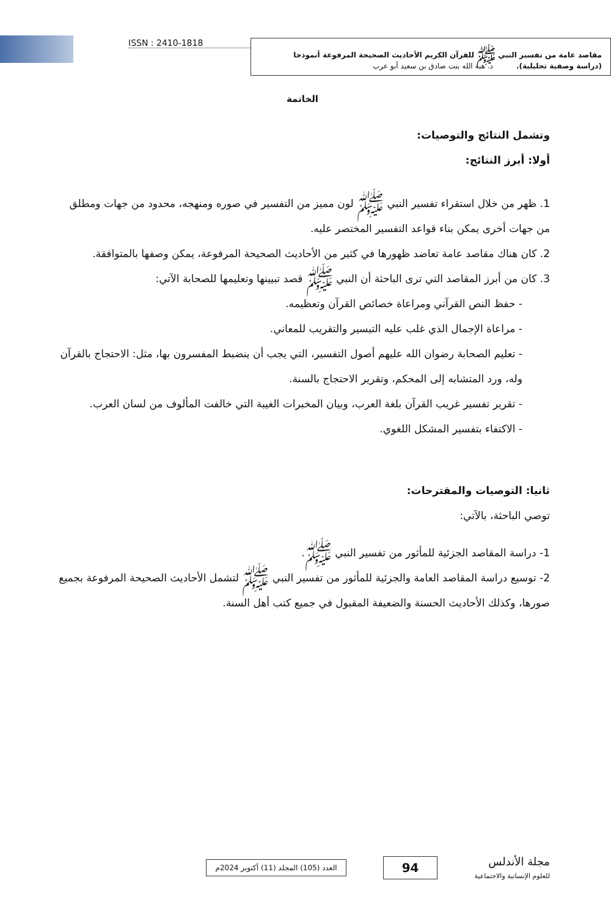مقاصد عامة من تفسير النبي ﷺ للقرآن الكريم الأحاديث الصحيحة المرفوعة أنموذجا
(دراسة وصفية تحليلية). د. هبة الله بنت صادق بن سعيد أبو عرب
ISSN : 2410-1818
الخاتمة
وتشمل النتائج والتوصيات:
أولا: أبرز النتائج:
1. ظهر من خلال استقراء تفسير النبي ﷺ لون مميز من التفسير في صوره ومنهجه، محدود من جهات ومطلق من جهات أخرى يمكن بناء قواعد التفسير المختصر عليه.
2. كان هناك مقاصد عامة تعاضد ظهورها في كثير من الأحاديث الصحيحة المرفوعة، يمكن وصفها بالمتوافقة.
3. كان من أبرز المقاصد التي ترى الباحثة أن النبي ﷺ قصد تبيينها وتعليمها للصحابة الآتي:
- حفظ النص القرآني ومراعاة خصائص القرآن وتعظيمه.
- مراعاة الإجمال الذي غلب عليه التيسير والتقريب للمعاني.
- تعليم الصحابة رضوان الله عليهم أصول التفسير، التي يجب أن ينضبط المفسرون بها، مثل: الاحتجاج بالقرآن وله، ورد المتشابه إلى المحكم، وتقرير الاحتجاج بالسنة.
- تقرير تفسير غريب القرآن بلغة العرب، وبيان المخبرات الغيبة التي خالفت المألوف من لسان العرب.
- الاكتفاء بتفسير المشكل اللغوي.
ثانيا: التوصيات والمقترحات:
توصي الباحثة، بالآتي:
1- دراسة المقاصد الجزئية للمأثور من تفسير النبي ﷺ.
2- توسيع دراسة المقاصد العامة والجزئية للمأثور من تفسير النبي ﷺ لتشمل الأحاديث الصحيحة المرفوعة بجميع صورها، وكذلك الأحاديث الحسنة والضعيفة المقبول في جميع كتب أهل السنة.
مجلة الأندلس
للعلوم الإنسانية والاجتماعية
94
العدد (105) المجلد (11) أكتوبر 2024م